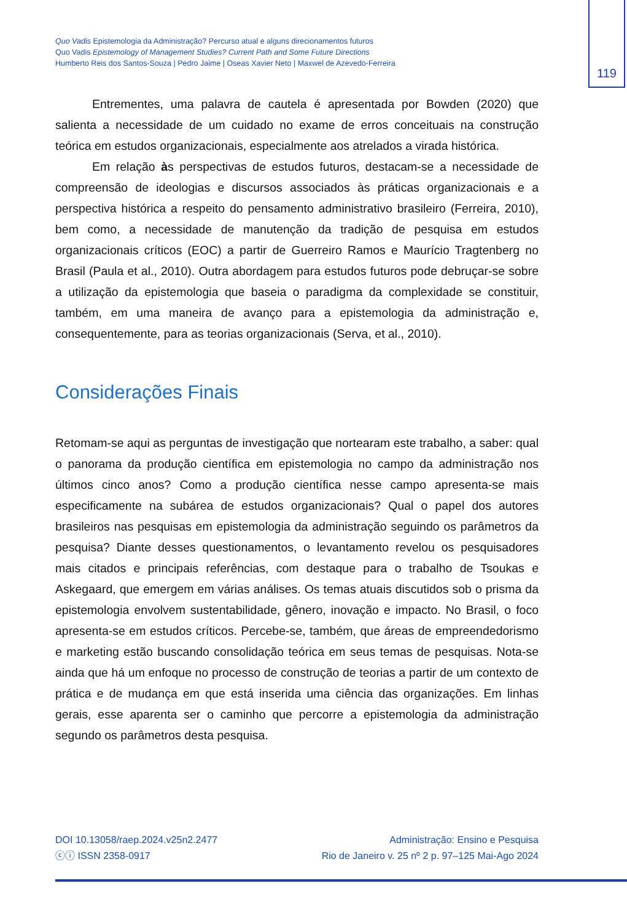Quo Vadis Epistemologia da Administração? Percurso atual e alguns direcionamentos futuros
Quo Vadis Epistemology of Management Studies? Current Path and Some Future Directions
Humberto Reis dos Santos-Souza | Pedro Jaime | Oseas Xavier Neto | Maxwel de Azevedo-Ferreira
119
Entrementes, uma palavra de cautela é apresentada por Bowden (2020) que salienta a necessidade de um cuidado no exame de erros conceituais na construção teórica em estudos organizacionais, especialmente aos atrelados a virada histórica.
Em relação às perspectivas de estudos futuros, destacam-se a necessidade de compreensão de ideologias e discursos associados às práticas organizacionais e a perspectiva histórica a respeito do pensamento administrativo brasileiro (Ferreira, 2010), bem como, a necessidade de manutenção da tradição de pesquisa em estudos organizacionais críticos (EOC) a partir de Guerreiro Ramos e Maurício Tragtenberg no Brasil (Paula et al., 2010). Outra abordagem para estudos futuros pode debruçar-se sobre a utilização da epistemologia que baseia o paradigma da complexidade se constituir, também, em uma maneira de avanço para a epistemologia da administração e, consequentemente, para as teorias organizacionais (Serva, et al., 2010).
Considerações Finais
Retomam-se aqui as perguntas de investigação que nortearam este trabalho, a saber: qual o panorama da produção científica em epistemologia no campo da administração nos últimos cinco anos? Como a produção científica nesse campo apresenta-se mais especificamente na subárea de estudos organizacionais? Qual o papel dos autores brasileiros nas pesquisas em epistemologia da administração seguindo os parâmetros da pesquisa? Diante desses questionamentos, o levantamento revelou os pesquisadores mais citados e principais referências, com destaque para o trabalho de Tsoukas e Askegaard, que emergem em várias análises. Os temas atuais discutidos sob o prisma da epistemologia envolvem sustentabilidade, gênero, inovação e impacto. No Brasil, o foco apresenta-se em estudos críticos. Percebe-se, também, que áreas de empreendedorismo e marketing estão buscando consolidação teórica em seus temas de pesquisas. Nota-se ainda que há um enfoque no processo de construção de teorias a partir de um contexto de prática e de mudança em que está inserida uma ciência das organizações. Em linhas gerais, esse aparenta ser o caminho que percorre a epistemologia da administração segundo os parâmetros desta pesquisa.
DOI 10.13058/raep.2024.v25n2.2477
ⓒⓘ ISSN 2358-0917
Administração: Ensino e Pesquisa
Rio de Janeiro v. 25 nº 2 p. 97–125 Mai-Ago 2024